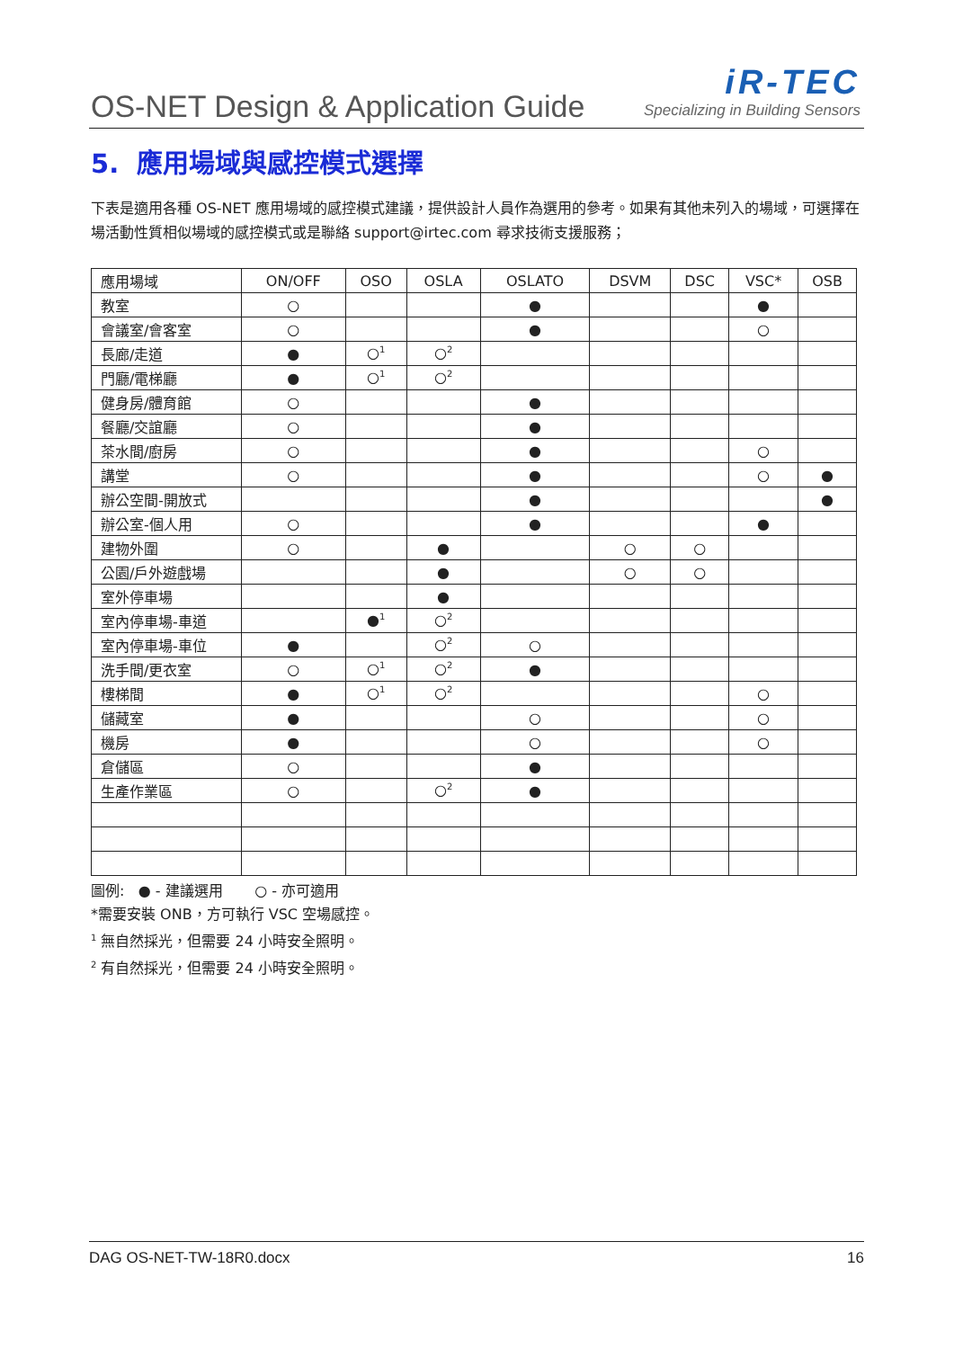OS-NET Design & Application Guide
iR-TEC
Specializing in Building Sensors
5. 應用場域與感控模式選擇
下表是適用各種 OS-NET 應用場域的感控模式建議，提供設計人員作為選用的參考。如果有其他未列入的場域，可選擇在場活動性質相似場域的感控模式或是聯絡 support@irtec.com 尋求技術支援服務；
| 應用場域 | ON/OFF | OSO | OSLA | OSLATO | DSVM | DSC | VSC* | OSB |
| --- | --- | --- | --- | --- | --- | --- | --- | --- |
| 教室 | ○ | | | ● | | | ● | |
| 會議室/會客室 | ○ | | | ● | | | ○ | |
| 長廊/走道 | ● | ○<sup>1</sup> | ○<sup>2</sup> | | | | | |
| 門廳/電梯廳 | ● | ○<sup>1</sup> | ○<sup>2</sup> | | | | | |
| 健身房/體育館 | ○ | | | ● | | | | |
| 餐廳/交誼廳 | ○ | | | ● | | | | |
| 茶水間/廚房 | ○ | | | ● | | | ○ | |
| 講堂 | ○ | | | ● | | | ○ | ● |
| 辦公空間-開放式 | | | | ● | | | | ● |
| 辦公室-個人用 | ○ | | | ● | | | ● | |
| 建物外圍 | ○ | | ● | | ○ | ○ | | |
| 公園/戶外遊戲場 | | | ● | | ○ | ○ | | |
| 室外停車場 | | | ● | | | | | |
| 室內停車場-車道 | | ●<sup>1</sup> | ○<sup>2</sup> | | | | | |
| 室內停車場-車位 | ● | | ○<sup>2</sup> | ○ | | | | |
| 洗手間/更衣室 | ○ | ○<sup>1</sup> | ○<sup>2</sup> | ● | | | | |
| 樓梯間 | ● | ○<sup>1</sup> | ○<sup>2</sup> | | | | ○ | |
| 儲藏室 | ● | | | ○ | | | ○ | |
| 機房 | ● | | | ○ | | | ○ | |
| 倉儲區 | ○ | | | ● | | | | |
| 生產作業區 | ○ | | ○<sup>2</sup> | ● | | | | |
圖例: ● - 建議選用 ○ - 亦可適用
*需要安裝 ONB，方可執行 VSC 空場感控。
<sup>1</sup> 無自然採光，但需要 24 小時安全照明。
<sup>2</sup> 有自然採光，但需要 24 小時安全照明。
DAG OS-NET-TW-18R0.docx 16